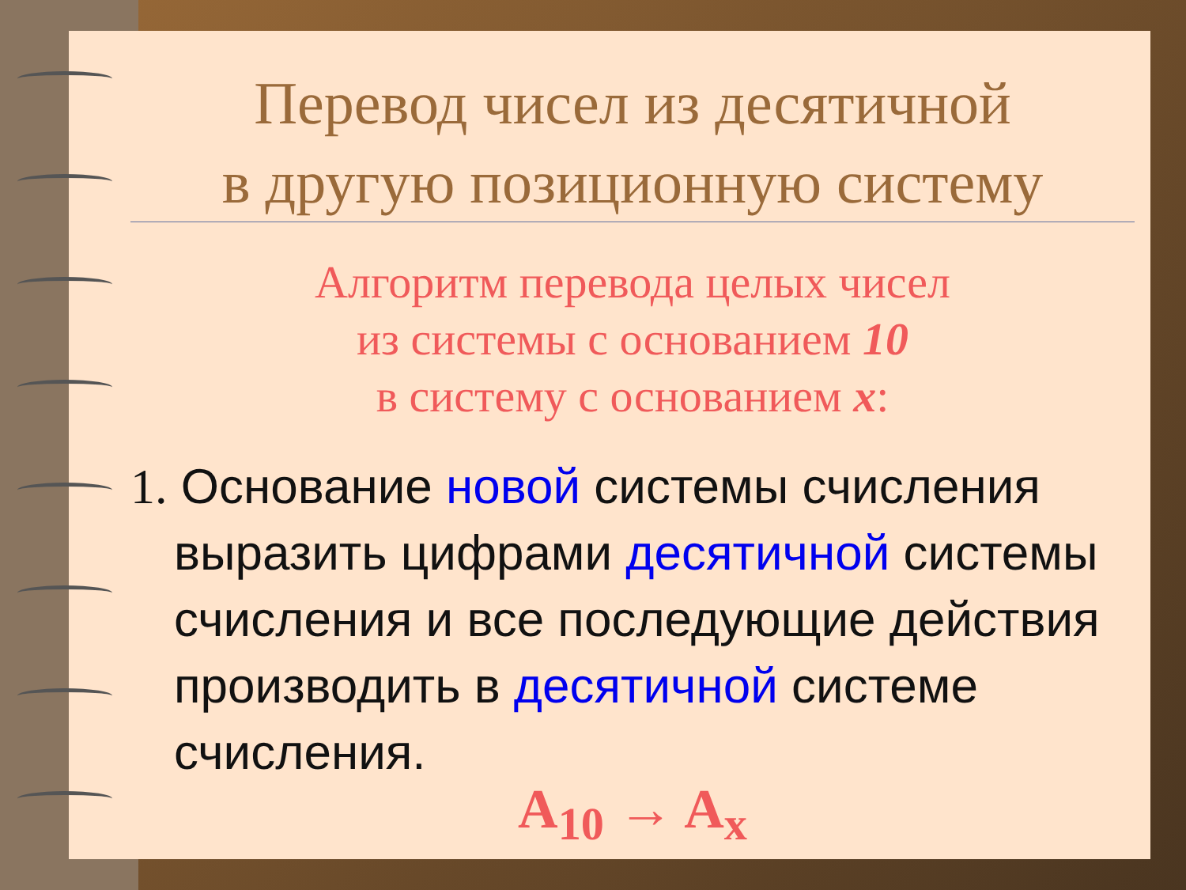Перевод чисел из десятичной
в другую позиционную систему
Алгоритм перевода целых чисел
из системы с основанием 10
в систему с основанием x:
1. Основание новой системы счисления выразить цифрами десятичной системы счисления и все последующие действия производить в десятичной системе счисления.
A<sub>10</sub> → A<sub>x</sub>